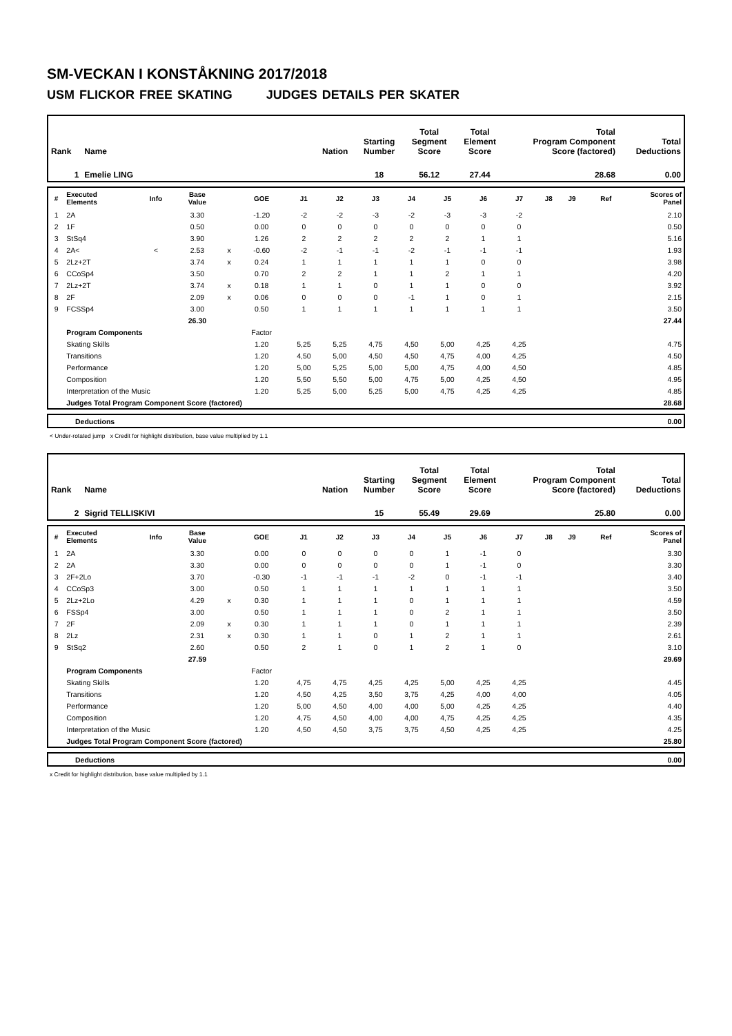SM-VECKAN I KONSTÅKNING 2017/2018
USM FLICKOR FREE SKATING JUDGES DETAILS PER SKATER
| Rank | Name | Nation | Starting Number | Total Segment Score | Total Element Score | Total Program Component Score (factored) | Total Deductions |
| 1 | Emelie LING | | 18 | 56.12 | 27.44 | 28.68 | 0.00 |
| # | Executed Elements | Info | Base Value | | GOE | J1 | J2 | J3 | J4 | J5 | J6 | J7 | J8 | J9 | Ref | Scores of Panel |
| --- | --- | --- | --- | --- | --- | --- | --- | --- | --- | --- | --- | --- | --- | --- | --- | --- |
| 1 | 2A | | 3.30 | | -1.20 | -2 | -2 | -3 | -2 | -3 | -3 | -2 | | | | 2.10 |
| 2 | 1F | | 0.50 | | 0.00 | 0 | 0 | 0 | 0 | 0 | 0 | 0 | | | | 0.50 |
| 3 | StSq4 | | 3.90 | | 1.26 | 2 | 2 | 2 | 2 | 2 | 1 | 1 | | | | 5.16 |
| 4 | 2A< | < | 2.53 | x | -0.60 | -2 | -1 | -1 | -2 | -1 | -1 | -1 | | | | 1.93 |
| 5 | 2Lz+2T | | 3.74 | x | 0.24 | 1 | 1 | 1 | 1 | 1 | 0 | 0 | | | | 3.98 |
| 6 | CCoSp4 | | 3.50 | | 0.70 | 2 | 2 | 1 | 1 | 2 | 1 | 1 | | | | 4.20 |
| 7 | 2Lz+2T | | 3.74 | x | 0.18 | 1 | 1 | 0 | 1 | 1 | 0 | 0 | | | | 3.92 |
| 8 | 2F | | 2.09 | x | 0.06 | 0 | 0 | 0 | -1 | 1 | 0 | 1 | | | | 2.15 |
| 9 | FCSSp4 | | 3.00 | | 0.50 | 1 | 1 | 1 | 1 | 1 | 1 | 1 | | | | 3.50 |
| | | | 26.30 | | | | | | | | | | | | | 27.44 |
| | Program Components | | | | Factor | | | | | | | | | | | |
| | Skating Skills | | | | 1.20 | 5,25 | 5,25 | 4,75 | 4,50 | 5,00 | 4,25 | 4,25 | | | | 4.75 |
| | Transitions | | | | 1.20 | 4,50 | 5,00 | 4,50 | 4,50 | 4,75 | 4,00 | 4,25 | | | | 4.50 |
| | Performance | | | | 1.20 | 5,00 | 5,25 | 5,00 | 5,00 | 4,75 | 4,00 | 4,50 | | | | 4.85 |
| | Composition | | | | 1.20 | 5,50 | 5,50 | 5,00 | 4,75 | 5,00 | 4,25 | 4,50 | | | | 4.95 |
| | Interpretation of the Music | | | | 1.20 | 5,25 | 5,00 | 5,25 | 5,00 | 4,75 | 4,25 | 4,25 | | | | 4.85 |
| | Judges Total Program Component Score (factored) | | | | | | | | | | | | | | | 28.68 |
| | Deductions | 0.00 |
< Under-rotated jump x Credit for highlight distribution, base value multiplied by 1.1
| Rank | Name | Nation | Starting Number | Total Segment Score | Total Element Score | Total Program Component Score (factored) | Total Deductions |
| 2 | Sigrid TELLISKIVI | | 15 | 55.49 | 29.69 | 25.80 | 0.00 |
| # | Executed Elements | Info | Base Value | | GOE | J1 | J2 | J3 | J4 | J5 | J6 | J7 | J8 | J9 | Ref | Scores of Panel |
| --- | --- | --- | --- | --- | --- | --- | --- | --- | --- | --- | --- | --- | --- | --- | --- | --- |
| 1 | 2A | | 3.30 | | 0.00 | 0 | 0 | 0 | 0 | 1 | -1 | 0 | | | | 3.30 |
| 2 | 2A | | 3.30 | | 0.00 | 0 | 0 | 0 | 0 | 1 | -1 | 0 | | | | 3.30 |
| 3 | 2F+2Lo | | 3.70 | | -0.30 | -1 | -1 | -1 | -2 | 0 | -1 | -1 | | | | 3.40 |
| 4 | CCoSp3 | | 3.00 | | 0.50 | 1 | 1 | 1 | 1 | 1 | 1 | 1 | | | | 3.50 |
| 5 | 2Lz+2Lo | | 4.29 | x | 0.30 | 1 | 1 | 1 | 0 | 1 | 1 | 1 | | | | 4.59 |
| 6 | FSSp4 | | 3.00 | | 0.50 | 1 | 1 | 1 | 0 | 2 | 1 | 1 | | | | 3.50 |
| 7 | 2F | | 2.09 | x | 0.30 | 1 | 1 | 1 | 0 | 1 | 1 | 1 | | | | 2.39 |
| 8 | 2Lz | | 2.31 | x | 0.30 | 1 | 1 | 0 | 1 | 2 | 1 | 1 | | | | 2.61 |
| 9 | StSq2 | | 2.60 | | 0.50 | 2 | 1 | 0 | 1 | 2 | 1 | 0 | | | | 3.10 |
| | | | 27.59 | | | | | | | | | | | | | 29.69 |
| | Program Components | | | | Factor | | | | | | | | | | | |
| | Skating Skills | | | | 1.20 | 4,75 | 4,75 | 4,25 | 4,25 | 5,00 | 4,25 | 4,25 | | | | 4.45 |
| | Transitions | | | | 1.20 | 4,50 | 4,25 | 3,50 | 3,75 | 4,25 | 4,00 | 4,00 | | | | 4.05 |
| | Performance | | | | 1.20 | 5,00 | 4,50 | 4,00 | 4,00 | 5,00 | 4,25 | 4,25 | | | | 4.40 |
| | Composition | | | | 1.20 | 4,75 | 4,50 | 4,00 | 4,00 | 4,75 | 4,25 | 4,25 | | | | 4.35 |
| | Interpretation of the Music | | | | 1.20 | 4,50 | 4,50 | 3,75 | 3,75 | 4,50 | 4,25 | 4,25 | | | | 4.25 |
| | Judges Total Program Component Score (factored) | | | | | | | | | | | | | | | 25.80 |
| | Deductions | 0.00 |
x Credit for highlight distribution, base value multiplied by 1.1